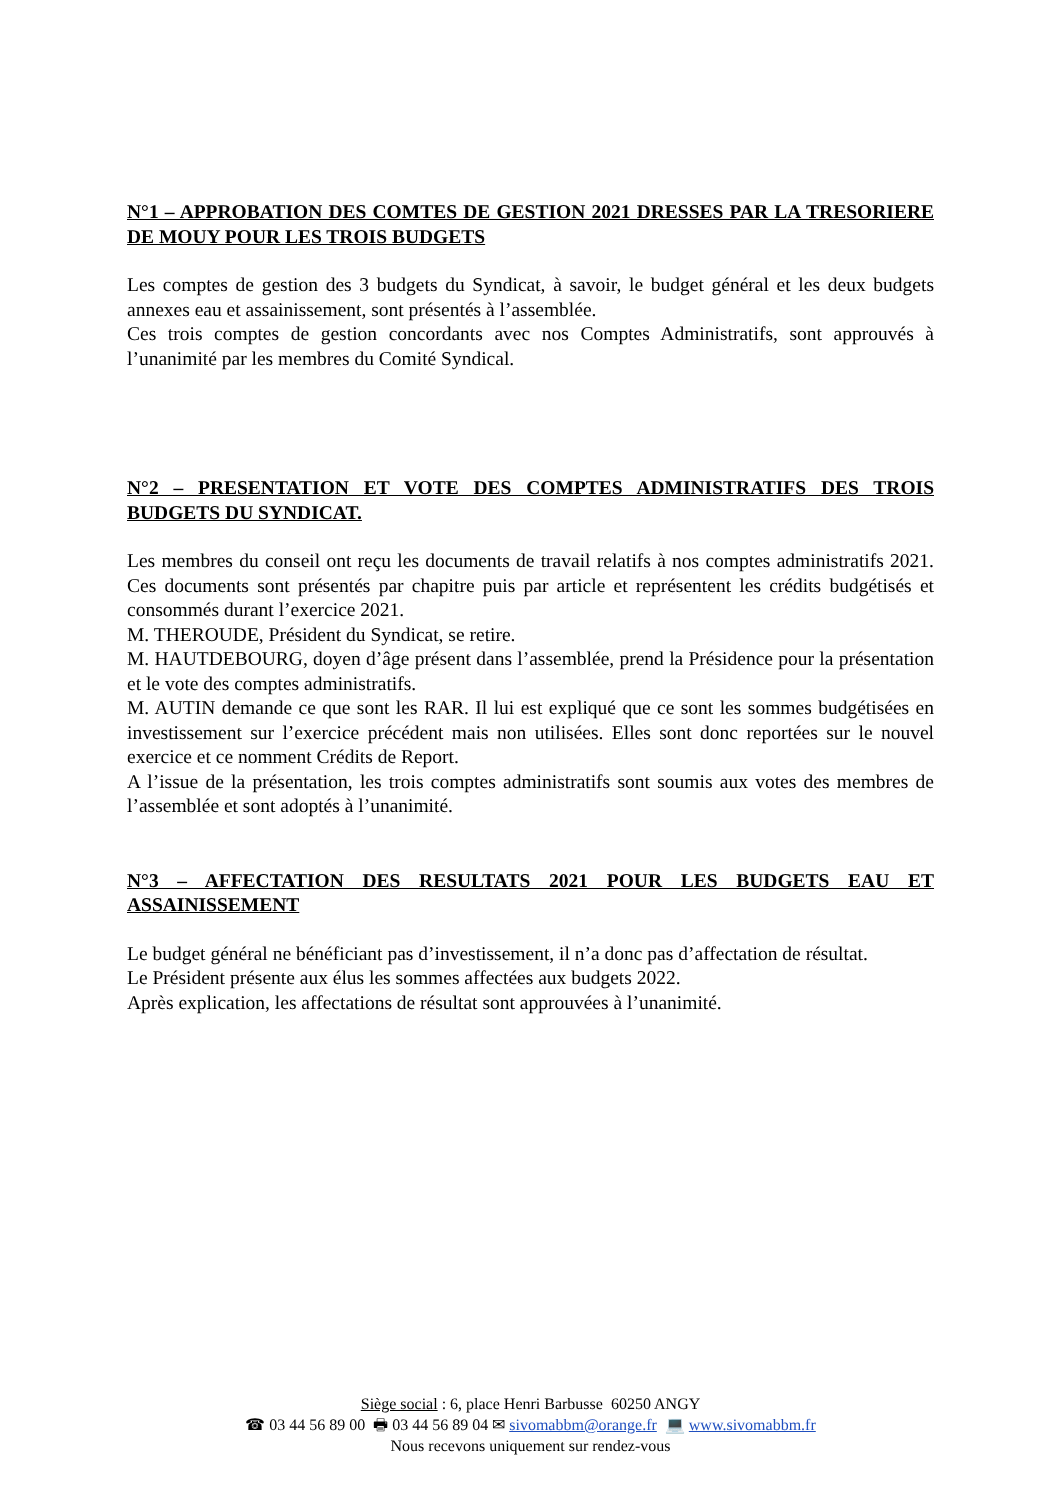N°1 – APPROBATION DES COMTES DE GESTION 2021 DRESSES PAR LA TRESORIERE DE MOUY POUR LES TROIS BUDGETS
Les comptes de gestion des 3 budgets du Syndicat, à savoir, le budget général et les deux budgets annexes eau et assainissement, sont présentés à l’assemblée.
Ces trois comptes de gestion concordants avec nos Comptes Administratifs, sont approuvés à l’unanimité par les membres du Comité Syndical.
N°2 – PRESENTATION ET VOTE DES COMPTES ADMINISTRATIFS DES TROIS BUDGETS DU SYNDICAT.
Les membres du conseil ont reçu les documents de travail relatifs à nos comptes administratifs 2021. Ces documents sont présentés par chapitre puis par article et représentent les crédits budgétisés et consommés durant l’exercice 2021.
M. THEROUDE, Président du Syndicat, se retire.
M. HAUTDEBOURG, doyen d’âge présent dans l’assemblée, prend la Présidence pour la présentation et le vote des comptes administratifs.
M. AUTIN demande ce que sont les RAR. Il lui est expliqué que ce sont les sommes budgétisées en investissement sur l’exercice précédent mais non utilisées. Elles sont donc reportées sur le nouvel exercice et ce nomment Crédits de Report.
A l’issue de la présentation, les trois comptes administratifs sont soumis aux votes des membres de l’assemblée et sont adoptés à l’unanimité.
N°3 – AFFECTATION DES RESULTATS 2021 POUR LES BUDGETS EAU ET ASSAINISSEMENT
Le budget général ne bénéficiant pas d’investissement, il n’a donc pas d’affectation de résultat.
Le Président présente aux élus les sommes affectées aux budgets 2022.
Après explication, les affectations de résultat sont approuvées à l’unanimité.
Siège social : 6, place Henri Barbusse 60250 ANGY
☎ 03 44 56 89 00 🖶 03 44 56 89 04 ✉ sivomabbm@orange.fr 💻 www.sivomabbm.fr
Nous recevons uniquement sur rendez-vous